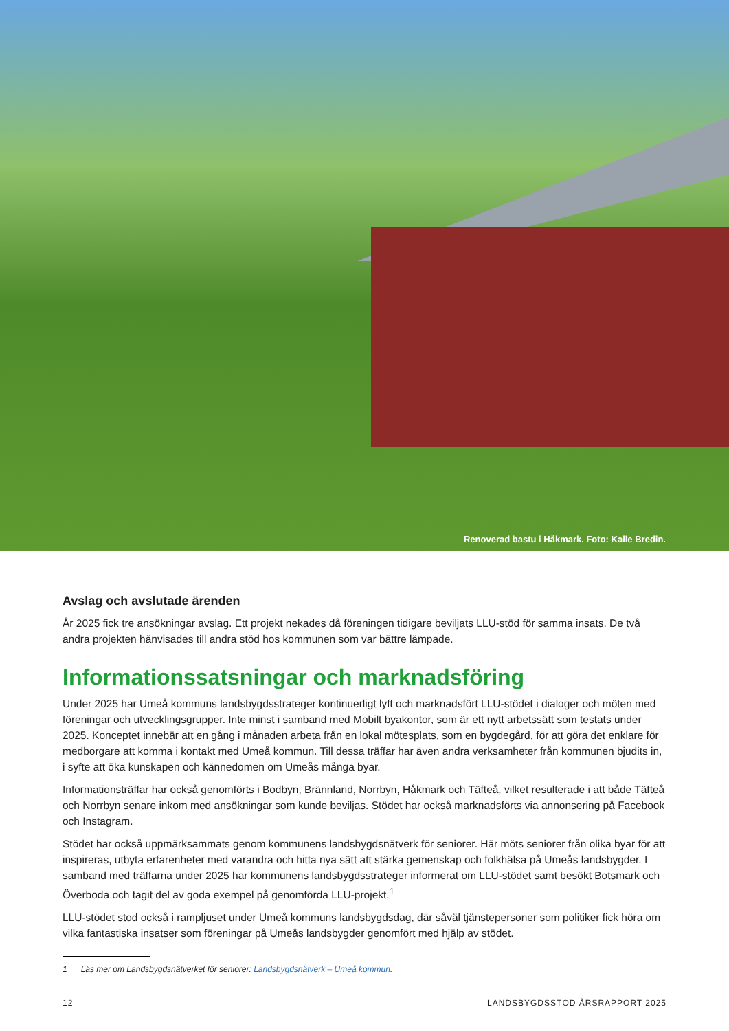Renoverad bastu i Håkmark. Foto: Kalle Bredin.
Avslag och avslutade ärenden
År 2025 fick tre ansökningar avslag. Ett projekt nekades då föreningen tidigare beviljats LLU-stöd för samma insats. De två andra projekten hänvisades till andra stöd hos kommunen som var bättre lämpade.
Informationssatsningar och marknadsföring
Under 2025 har Umeå kommuns landsbygdsstrateger kontinuerligt lyft och marknadsfört LLU-stödet i dialoger och möten med föreningar och utvecklingsgrupper. Inte minst i samband med Mobilt byakontor, som är ett nytt arbetssätt som testats under 2025. Konceptet innebär att en gång i månaden arbeta från en lokal mötesplats, som en bygdegård, för att göra det enklare för medborgare att komma i kontakt med Umeå kommun. Till dessa träffar har även andra verksamheter från kommunen bjudits in, i syfte att öka kunskapen och kännedomen om Umeås många byar.
Informationsträffar har också genomförts i Bodbyn, Brännland, Norrbyn, Håkmark och Täfteå, vilket resulterade i att både Täfteå och Norrbyn senare inkom med ansökningar som kunde beviljas. Stödet har också marknadsförts via annonsering på Facebook och Instagram.
Stödet har också uppmärksammats genom kommunens landsbygdsnätverk för seniorer. Här möts seniorer från olika byar för att inspireras, utbyta erfarenheter med varandra och hitta nya sätt att stärka gemenskap och folkhälsa på Umeås landsbygder. I samband med träffarna under 2025 har kommunens landsbygdsstrateger informerat om LLU-stödet samt besökt Botsmark och Överboda och tagit del av goda exempel på genomförda LLU-projekt.<sup>1</sup>
LLU-stödet stod också i rampljuset under Umeå kommuns landsbygdsdag, där såväl tjänstepersoner som politiker fick höra om vilka fantastiska insatser som föreningar på Umeås landsbygder genomfört med hjälp av stödet.
1 Läs mer om Landsbygdsnätverket för seniorer: Landsbygdsnätverk – Umeå kommun.
12 LANDSBYGDSSTÖD ÅRSRAPPORT 2025